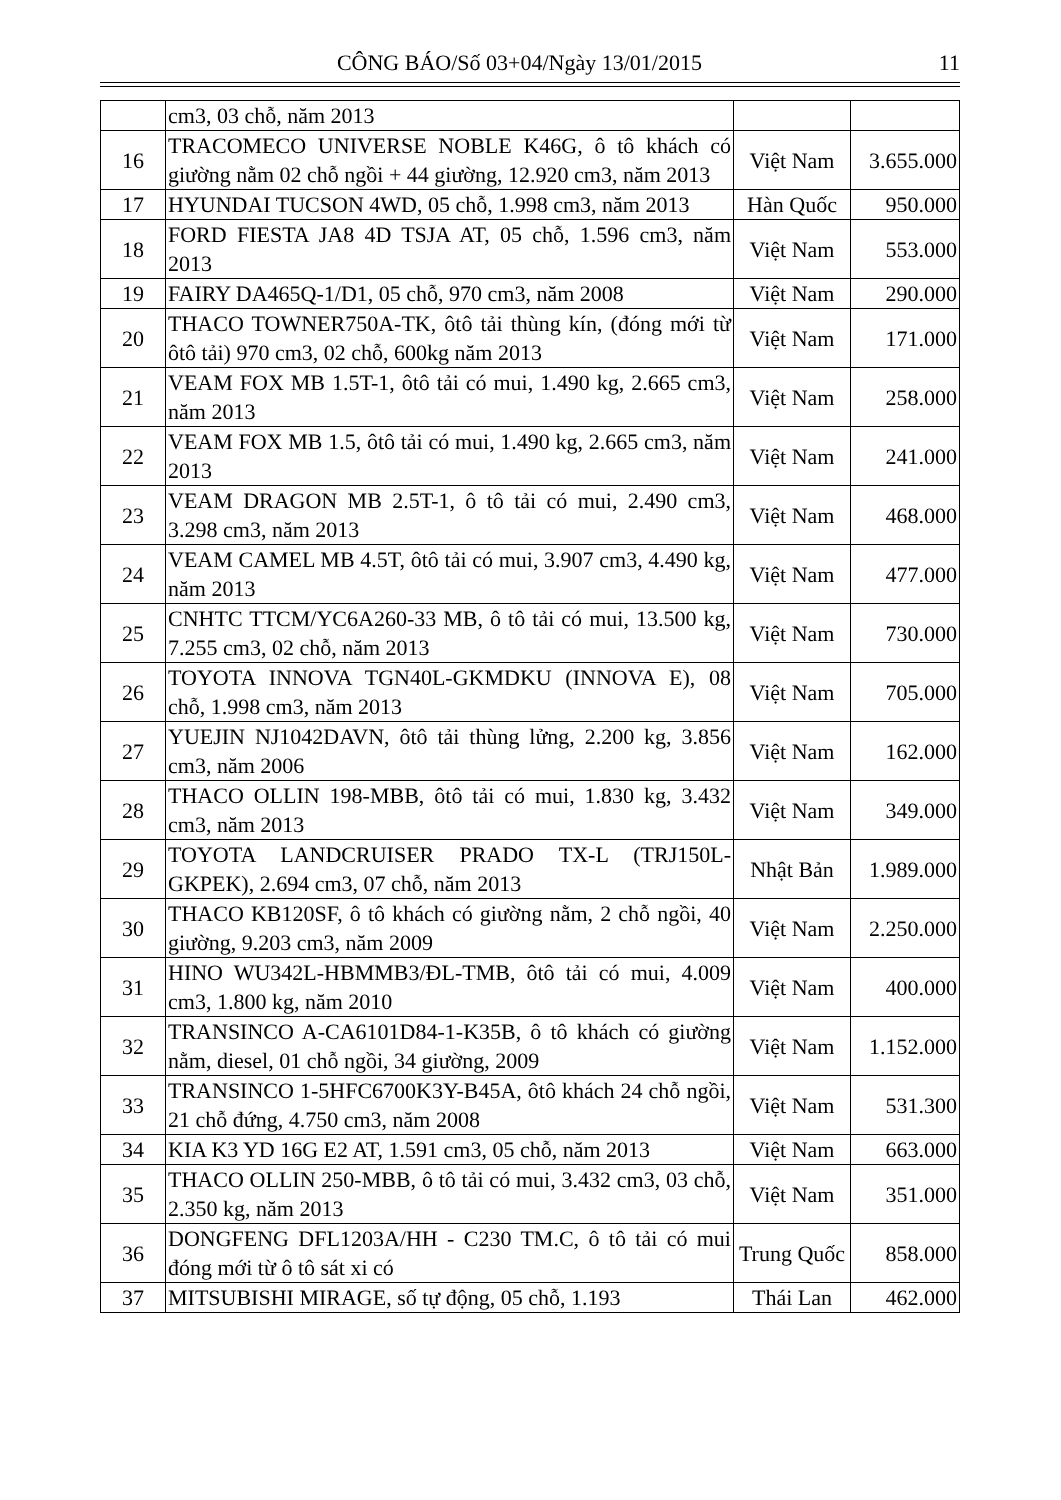CÔNG BÁO/Số 03+04/Ngày 13/01/2015 11
| | cm3, 03 chỗ, năm 2013 | | |
| 16 | TRACOMECO UNIVERSE NOBLE K46G, ô tô khách có giường nằm 02 chỗ ngồi + 44 giường, 12.920 cm3, năm 2013 | Việt Nam | 3.655.000 |
| 17 | HYUNDAI TUCSON 4WD, 05 chỗ, 1.998 cm3, năm 2013 | Hàn Quốc | 950.000 |
| 18 | FORD FIESTA JA8 4D TSJA AT, 05 chỗ, 1.596 cm3, năm 2013 | Việt Nam | 553.000 |
| 19 | FAIRY DA465Q-1/D1, 05 chỗ, 970 cm3, năm 2008 | Việt Nam | 290.000 |
| 20 | THACO TOWNER750A-TK, ôtô tải thùng kín, (đóng mới từ ôtô tải) 970 cm3, 02 chỗ, 600kg năm 2013 | Việt Nam | 171.000 |
| 21 | VEAM FOX MB 1.5T-1, ôtô tải có mui, 1.490 kg, 2.665 cm3, năm 2013 | Việt Nam | 258.000 |
| 22 | VEAM FOX MB 1.5, ôtô tải có mui, 1.490 kg, 2.665 cm3, năm 2013 | Việt Nam | 241.000 |
| 23 | VEAM DRAGON MB 2.5T-1, ô tô tải có mui, 2.490 cm3, 3.298 cm3, năm 2013 | Việt Nam | 468.000 |
| 24 | VEAM CAMEL MB 4.5T, ôtô tải có mui, 3.907 cm3, 4.490 kg, năm 2013 | Việt Nam | 477.000 |
| 25 | CNHTC TTCM/YC6A260-33 MB, ô tô tải có mui, 13.500 kg, 7.255 cm3, 02 chỗ, năm 2013 | Việt Nam | 730.000 |
| 26 | TOYOTA INNOVA TGN40L-GKMDKU (INNOVA E), 08 chỗ, 1.998 cm3, năm 2013 | Việt Nam | 705.000 |
| 27 | YUEJIN NJ1042DAVN, ôtô tải thùng lửng, 2.200 kg, 3.856 cm3, năm 2006 | Việt Nam | 162.000 |
| 28 | THACO OLLIN 198-MBB, ôtô tải có mui, 1.830 kg, 3.432 cm3, năm 2013 | Việt Nam | 349.000 |
| 29 | TOYOTA LANDCRUISER PRADO TX-L (TRJ150L-GKPEK), 2.694 cm3, 07 chỗ, năm 2013 | Nhật Bản | 1.989.000 |
| 30 | THACO KB120SF, ô tô khách có giường nằm, 2 chỗ ngồi, 40 giường, 9.203 cm3, năm 2009 | Việt Nam | 2.250.000 |
| 31 | HINO WU342L-HBMMB3/ĐL-TMB, ôtô tải có mui, 4.009 cm3, 1.800 kg, năm 2010 | Việt Nam | 400.000 |
| 32 | TRANSINCO A-CA6101D84-1-K35B, ô tô khách có giường nằm, diesel, 01 chỗ ngồi, 34 giường, 2009 | Việt Nam | 1.152.000 |
| 33 | TRANSINCO 1-5HFC6700K3Y-B45A, ôtô khách 24 chỗ ngồi, 21 chỗ đứng, 4.750 cm3, năm 2008 | Việt Nam | 531.300 |
| 34 | KIA K3 YD 16G E2 AT, 1.591 cm3, 05 chỗ, năm 2013 | Việt Nam | 663.000 |
| 35 | THACO OLLIN 250-MBB, ô tô tải có mui, 3.432 cm3, 03 chỗ, 2.350 kg, năm 2013 | Việt Nam | 351.000 |
| 36 | DONGFENG DFL1203A/HH - C230 TM.C, ô tô tải có mui đóng mới từ ô tô sát xi có | Trung Quốc | 858.000 |
| 37 | MITSUBISHI MIRAGE, số tự động, 05 chỗ, 1.193 | Thái Lan | 462.000 |